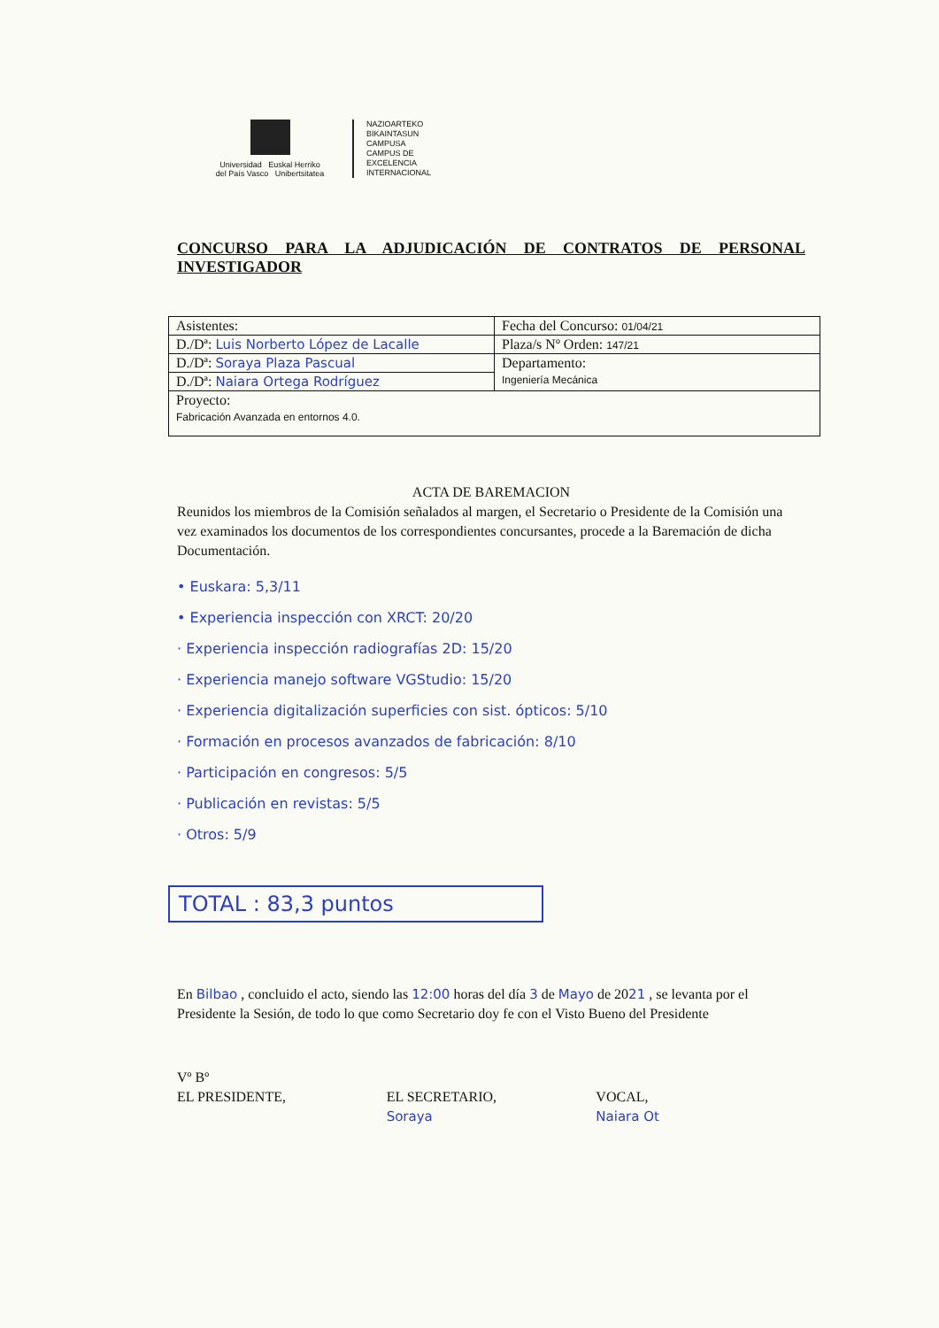Universidad Euskal Herriko
del País Vasco Unibertsitatea
NAZIOARTEKO
BIKAINTASUN
CAMPUSA
CAMPUS DE
EXCELENCIA
INTERNACIONAL
CONCURSO PARA LA ADJUDICACIÓN DE CONTRATOS DE PERSONAL INVESTIGADOR
| Asistentes: | Fecha del Concurso: 01/04/21 |
| D./Dª: Luis Norberto López de Lacalle | Plaza/s Nº Orden: 147/21 |
| D./Dª: Soraya Plaza Pascual | Departamento: Ingeniería Mecánica |
| D./Dª: Naiara Ortega Rodríguez | |
| Proyecto: Fabricación Avanzada en entornos 4.0. | |
ACTA DE BAREMACION
Reunidos los miembros de la Comisión señalados al margen, el Secretario o Presidente de la Comisión una vez examinados los documentos de los correspondientes concursantes, procede a la Baremación de dicha Documentación.
• Euskara: 5,3/11
• Experiencia inspección con XRCT: 20/20
· Experiencia inspección radiografías 2D: 15/20
· Experiencia manejo software VGStudio: 15/20
· Experiencia digitalización superficies con sist. ópticos: 5/10
· Formación en procesos avanzados de fabricación: 8/10
· Participación en congresos: 5/5
· Publicación en revistas: 5/5
· Otros: 5/9
TOTAL : 83,3 puntos
En Bilbao , concluido el acto, siendo las 12:00 horas del día 3 de Mayo de 2021 , se levanta por el Presidente la Sesión, de todo lo que como Secretario doy fe con el Visto Bueno del Presidente
Vº Bº
EL PRESIDENTE,
EL SECRETARIO,
Soraya
VOCAL,
Naiara Ot